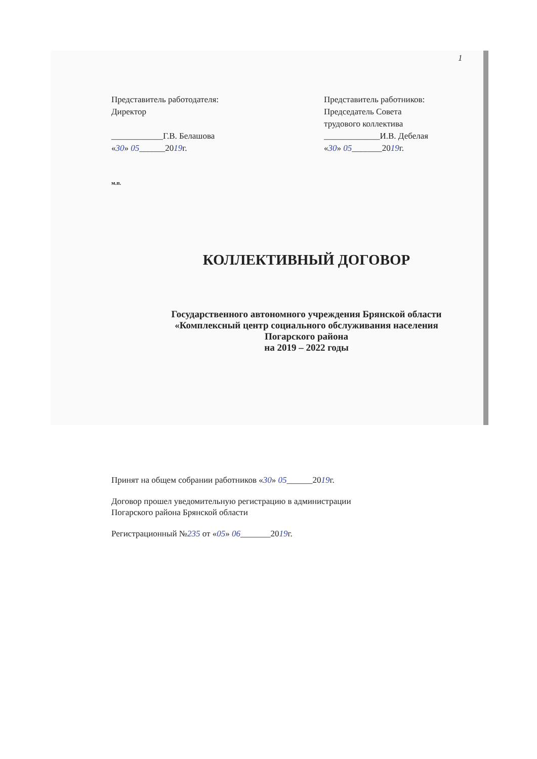1
Представитель работодателя:
Директор
____________Г.В. Белашова
«30» 05______2019г.
Представитель работников:
Председатель Совета
трудового коллектива
_____________И.В. Дебелая
«30» 05_______2019г.
м.п.
КОЛЛЕКТИВНЫЙ ДОГОВОР
Государственного автономного учреждения Брянской области
«Комплексный центр социального обслуживания населения
Погарского района
на 2019 – 2022 годы
Принят на общем собрании работников «30» 05______2019г.
Договор прошел уведомительную регистрацию в администрации
Погарского района Брянской области
Регистрационный №235 от «05» 06_______2019г.